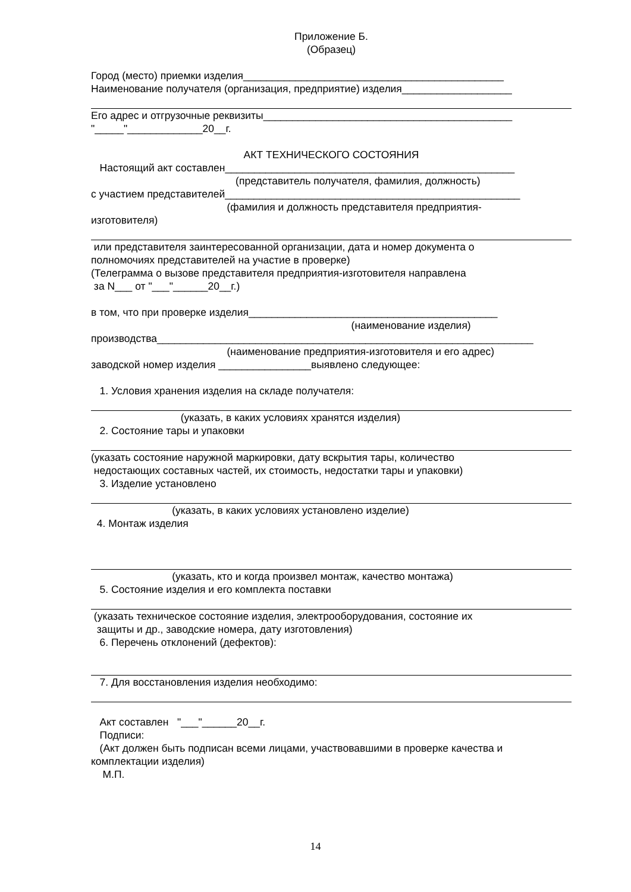Приложение Б.
(Образец)
Город (место) приемки изделия_____________________________________________
Наименование получателя (организация, предприятие) изделия___________________
Его адрес и отгрузочные реквизиты___________________________________________
"_____"_____________20__г.
АКТ ТЕХНИЧЕСКОГО СОСТОЯНИЯ
Настоящий акт составлен__________________________________________________
(представитель получателя, фамилия, должность)
с участием представителей___________________________________________________
(фамилия и должность представителя предприятия-
изготовителя)
или представителя заинтересованной организации, дата и номер документа о
полномочиях представителей на участие в проверке)
(Телеграмма о вызове представителя предприятия-изготовителя направлена
за N___ от "___"______20__г.)
в том, что при проверке изделия___________________________________________
(наименование изделия)
производства_________________________________________________________________
(наименование предприятия-изготовителя и его адрес)
заводской номер изделия ________________выявлено следующее:
1. Условия хранения изделия на складе получателя:
(указать, в каких условиях хранятся изделия)
2. Состояние тары и упаковки
(указать состояние наружной маркировки, дату вскрытия тары, количество
недостающих составных частей, их стоимость, недостатки тары и упаковки)
3. Изделие установлено
(указать, в каких условиях установлено изделие)
4. Монтаж изделия
(указать, кто и когда произвел монтаж, качество монтажа)
5. Состояние изделия и его комплекта поставки
(указать техническое состояние изделия, электрооборудования, состояние их
защиты и др., заводские номера, дату изготовления)
6. Перечень отклонений (дефектов):
7. Для восстановления изделия необходимо:
Акт составлен "___"______20__г.
Подписи:
(Акт должен быть подписан всеми лицами, участвовавшими в проверке качества и
комплектации изделия)
М.П.
14